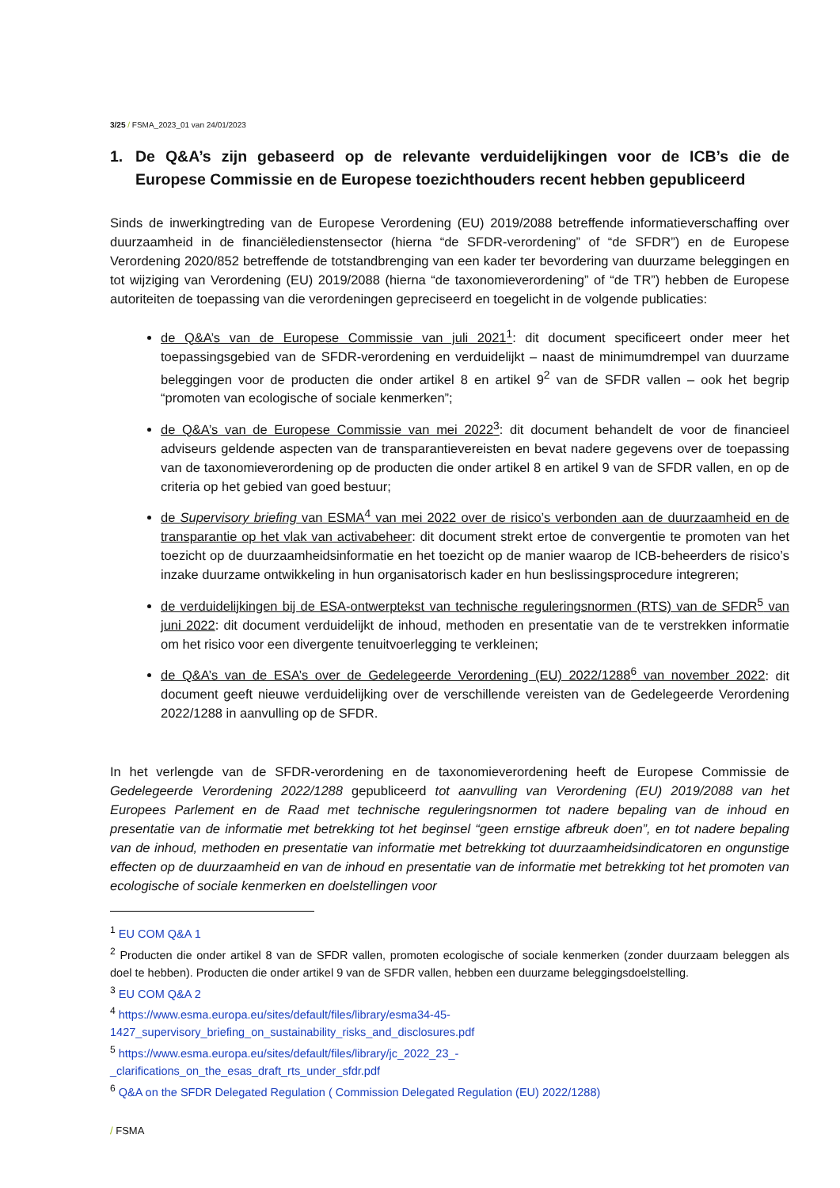3/25 / FSMA_2023_01 van 24/01/2023
1. De Q&A’s zijn gebaseerd op de relevante verduidelijkingen voor de ICB’s die de Europese Commissie en de Europese toezichthouders recent hebben gepubliceerd
Sinds de inwerkingtreding van de Europese Verordening (EU) 2019/2088 betreffende informatieverschaffing over duurzaamheid in de financiëledienstensector (hierna “de SFDR-verordening” of “de SFDR”) en de Europese Verordening 2020/852 betreffende de totstandbrenging van een kader ter bevordering van duurzame beleggingen en tot wijziging van Verordening (EU) 2019/2088 (hierna “de taxonomieverordening” of “de TR”) hebben de Europese autoriteiten de toepassing van die verordeningen gepreciseerd en toegelicht in de volgende publicaties:
de Q&A’s van de Europese Commissie van juli 2021<sup>1</sup>: dit document specificeert onder meer het toepassingsgebied van de SFDR-verordening en verduidelijkt – naast de minimumdrempel van duurzame beleggingen voor de producten die onder artikel 8 en artikel 9<sup>2</sup> van de SFDR vallen – ook het begrip “promoten van ecologische of sociale kenmerken”;
de Q&A’s van de Europese Commissie van mei 2022<sup>3</sup>: dit document behandelt de voor de financieel adviseurs geldende aspecten van de transparantievereisten en bevat nadere gegevens over de toepassing van de taxonomieverordening op de producten die onder artikel 8 en artikel 9 van de SFDR vallen, en op de criteria op het gebied van goed bestuur;
de Supervisory briefing van ESMA<sup>4</sup> van mei 2022 over de risico’s verbonden aan de duurzaamheid en de transparantie op het vlak van activabeheer: dit document strekt ertoe de convergentie te promoten van het toezicht op de duurzaamheidsinformatie en het toezicht op de manier waarop de ICB-beheerders de risico’s inzake duurzame ontwikkeling in hun organisatorisch kader en hun beslissingsprocedure integreren;
de verduidelijkingen bij de ESA-ontwerptekst van technische reguleringsnormen (RTS) van de SFDR<sup>5</sup> van juni 2022: dit document verduidelijkt de inhoud, methoden en presentatie van de te verstrekken informatie om het risico voor een divergente tenuitvoerlegging te verkleinen;
de Q&A’s van de ESA’s over de Gedelegeerde Verordening (EU) 2022/1288<sup>6</sup> van november 2022: dit document geeft nieuwe verduidelijking over de verschillende vereisten van de Gedelegeerde Verordening 2022/1288 in aanvulling op de SFDR.
In het verlengde van de SFDR-verordening en de taxonomieverordening heeft de Europese Commissie de Gedelegeerde Verordening 2022/1288 gepubliceerd tot aanvulling van Verordening (EU) 2019/2088 van het Europees Parlement en de Raad met technische reguleringsnormen tot nadere bepaling van de inhoud en presentatie van de informatie met betrekking tot het beginsel “geen ernstige afbreuk doen”, en tot nadere bepaling van de inhoud, methoden en presentatie van informatie met betrekking tot duurzaamheidsindicatoren en ongunstige effecten op de duurzaamheid en van de inhoud en presentatie van de informatie met betrekking tot het promoten van ecologische of sociale kenmerken en doelstellingen voor
<sup>1</sup> EU COM Q&A 1
<sup>2</sup> Producten die onder artikel 8 van de SFDR vallen, promoten ecologische of sociale kenmerken (zonder duurzaam beleggen als doel te hebben). Producten die onder artikel 9 van de SFDR vallen, hebben een duurzame beleggingsdoelstelling.
<sup>3</sup> EU COM Q&A 2
<sup>4</sup> https://www.esma.europa.eu/sites/default/files/library/esma34-45-
1427_supervisory_briefing_on_sustainability_risks_and_disclosures.pdf
<sup>5</sup> https://www.esma.europa.eu/sites/default/files/library/jc_2022_23_-
_clarifications_on_the_esas_draft_rts_under_sfdr.pdf
<sup>6</sup> Q&A on the SFDR Delegated Regulation ( Commission Delegated Regulation (EU) 2022/1288)
/ FSMA